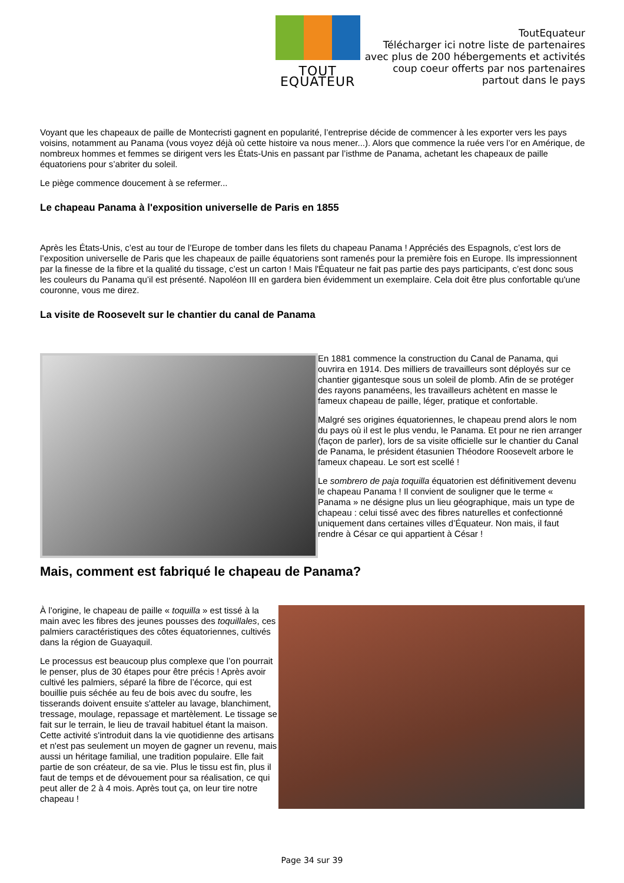TOUT EQUATEUR
ToutEquateur
Télécharger ici notre liste de partenaires
avec plus de 200 hébergements et activités
coup coeur offerts par nos partenaires
partout dans le pays
Voyant que les chapeaux de paille de Montecristi gagnent en popularité, l’entreprise décide de commencer à les exporter vers les pays voisins, notamment au Panama (vous voyez déjà où cette histoire va nous mener...). Alors que commence la ruée vers l’or en Amérique, de nombreux hommes et femmes se dirigent vers les États-Unis en passant par l’isthme de Panama, achetant les chapeaux de paille équatoriens pour s’abriter du soleil.
Le piège commence doucement à se refermer...
Le chapeau Panama à l'exposition universelle de Paris en 1855
Après les États-Unis, c’est au tour de l’Europe de tomber dans les filets du chapeau Panama ! Appréciés des Espagnols, c’est lors de l’exposition universelle de Paris que les chapeaux de paille équatoriens sont ramenés pour la première fois en Europe. Ils impressionnent par la finesse de la fibre et la qualité du tissage, c’est un carton ! Mais l'Équateur ne fait pas partie des pays participants, c’est donc sous les couleurs du Panama qu’il est présenté. Napoléon III en gardera bien évidemment un exemplaire. Cela doit être plus confortable qu'une couronne, vous me direz.
La visite de Roosevelt sur le chantier du canal de Panama
En 1881 commence la construction du Canal de Panama, qui ouvrira en 1914. Des milliers de travailleurs sont déployés sur ce chantier gigantesque sous un soleil de plomb. Afin de se protéger des rayons panaméens, les travailleurs achètent en masse le fameux chapeau de paille, léger, pratique et confortable.
Malgré ses origines équatoriennes, le chapeau prend alors le nom du pays où il est le plus vendu, le Panama. Et pour ne rien arranger (façon de parler), lors de sa visite officielle sur le chantier du Canal de Panama, le président étasunien Théodore Roosevelt arbore le fameux chapeau. Le sort est scellé !
Le sombrero de paja toquilla équatorien est définitivement devenu le chapeau Panama ! Il convient de souligner que le terme « Panama » ne désigne plus un lieu géographique, mais un type de chapeau : celui tissé avec des fibres naturelles et confectionné uniquement dans certaines villes d’Équateur. Non mais, il faut rendre à César ce qui appartient à César !
Mais, comment est fabriqué le chapeau de Panama?
À l’origine, le chapeau de paille « toquilla » est tissé à la main avec les fibres des jeunes pousses des toquillales, ces palmiers caractéristiques des côtes équatoriennes, cultivés dans la région de Guayaquil.
Le processus est beaucoup plus complexe que l’on pourrait le penser, plus de 30 étapes pour être précis ! Après avoir cultivé les palmiers, séparé la fibre de l’écorce, qui est bouillie puis séchée au feu de bois avec du soufre, les tisserands doivent ensuite s'atteler au lavage, blanchiment, tressage, moulage, repassage et martèlement. Le tissage se fait sur le terrain, le lieu de travail habituel étant la maison. Cette activité s'introduit dans la vie quotidienne des artisans et n'est pas seulement un moyen de gagner un revenu, mais aussi un héritage familial, une tradition populaire. Elle fait partie de son créateur, de sa vie. Plus le tissu est fin, plus il faut de temps et de dévouement pour sa réalisation, ce qui peut aller de 2 à 4 mois. Après tout ça, on leur tire notre chapeau !
Page 34 sur 39